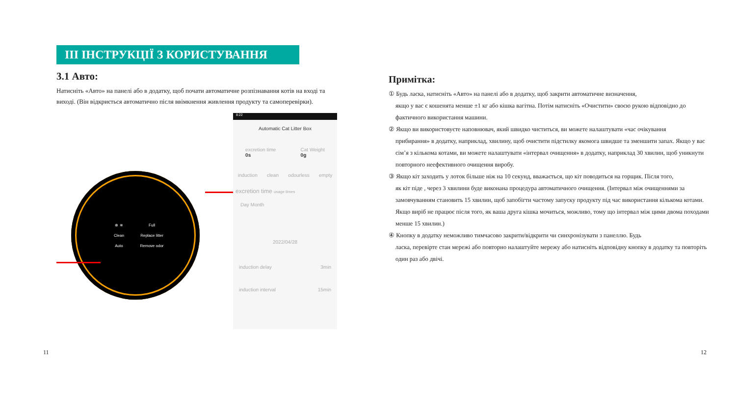III ІНСТРУКЦІЇ З КОРИСТУВАННЯ
3.1 Авто:
Натисніть «Авто» на панелі або в додатку, щоб почати автоматичне розпізнавання котів на вході та виході. (Він відкриється автоматично після ввімкнення живлення продукту та самоперевірки).
⊗ ≋
Full
Clean
Replace litter
Auto
Remove odor
8:22
Automatic Cat Litter Box
excretion time
0s
Cat Weight
0g
induction clean odourless empty
excretion time usage times
Day Month
2022/04/28
induction delay 3min
induction interval 15min
11
Примітка:
① Будь ласка, натисніть «Авто» на панелі або в додатку, щоб закрити автоматичне визначення,
якщо у вас є кошенята менше ±1 кг або кішка вагітна. Потім натисніть «Очистити» своєю рукою відповідно до фактичного використання машини.
② Якщо ви використовуєте наповнювач, який швидко чиститься, ви можете налаштувати «час очікування
прибирання» в додатку, наприклад, хвилину, щоб очистити підстилку якомога швидше та зменшити запах. Якщо у вас сім’я з кількома котами, ви можете налаштувати «інтервал очищення» в додатку, наприклад 30 хвилин, щоб уникнути повторного неефективного очищення виробу.
③ Якщо кіт заходить у лоток більше ніж на 10 секунд, вважається, що кіт поводиться на горщик. Після того,
як кіт піде , через 3 хвилини буде виконана процедура автоматичного очищення. (Інтервал між очищеннями за замовчуванням становить 15 хвилин, щоб запобігти частому запуску продукту під час використання кількома котами. Якщо виріб не працює після того, як ваша друга кішка мочиться, можливо, тому що інтервал між цими двома походами менше 15 хвилин.)
④ Кнопку в додатку неможливо тимчасово закрити/відкрити чи синхронізувати з панеллю. Будь
ласка, перевірте стан мережі або повторно налаштуйте мережу або натисніть відповідну кнопку в додатку та повторіть один раз або двічі.
12